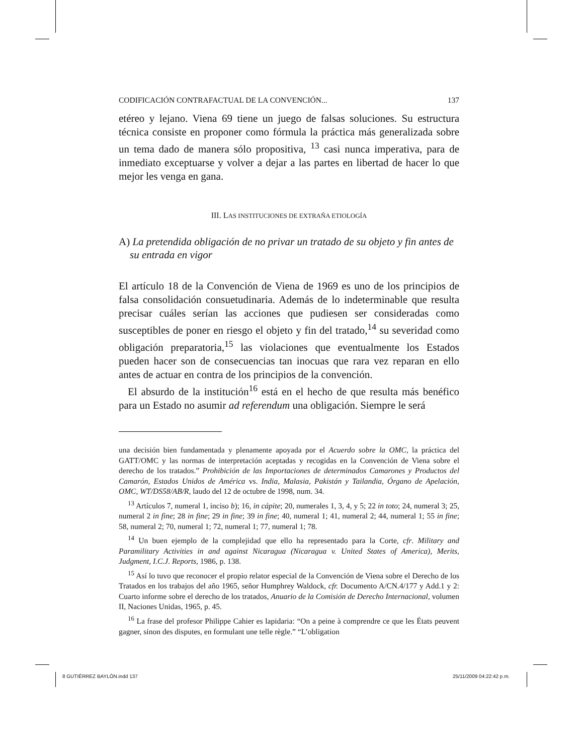CODIFICACIÓN CONTRAFACTUAL DE LA CONVENCIÓN... 137
etéreo y lejano. Viena 69 tiene un juego de falsas soluciones. Su estructura técnica consiste en proponer como fórmula la práctica más generalizada sobre un tema dado de manera sólo propositiva, <sup>13</sup> casi nunca imperativa, para de inmediato exceptuarse y volver a dejar a las partes en libertad de hacer lo que mejor les venga en gana.
III. LAS INSTITUCIONES DE EXTRAÑA ETIOLOGÍA
A) La pretendida obligación de no privar un tratado de su objeto y fin antes de su entrada en vigor
El artículo 18 de la Convención de Viena de 1969 es uno de los principios de falsa consolidación consuetudinaria. Además de lo indeterminable que resulta precisar cuáles serían las acciones que pudiesen ser consideradas como susceptibles de poner en riesgo el objeto y fin del tratado,<sup>14</sup> su severidad como obligación preparatoria,<sup>15</sup> las violaciones que eventualmente los Estados pueden hacer son de consecuencias tan inocuas que rara vez reparan en ello antes de actuar en contra de los principios de la convención.
El absurdo de la institución<sup>16</sup> está en el hecho de que resulta más benéfico para un Estado no asumir ad referendum una obligación. Siempre le será
una decisión bien fundamentada y plenamente apoyada por el Acuerdo sobre la OMC, la práctica del GATT/OMC y las normas de interpretación aceptadas y recogidas en la Convención de Viena sobre el derecho de los tratados.” Prohibición de las Importaciones de determinados Camarones y Productos del Camarón, Estados Unidos de América vs. India, Malasia, Pakistán y Tailandia, Órgano de Apelación, OMC, WT/DS58/AB/R, laudo del 12 de octubre de 1998, num. 34.
<sup>13</sup> Artículos 7, numeral 1, inciso b); 16, in cápite; 20, numerales 1, 3, 4, y 5; 22 in toto; 24, numeral 3; 25, numeral 2 in fine; 28 in fine; 29 in fine; 39 in fine; 40, numeral 1; 41, numeral 2; 44, numeral 1; 55 in fine; 58, numeral 2; 70, numeral 1; 72, numeral 1; 77, numeral 1; 78.
<sup>14</sup> Un buen ejemplo de la complejidad que ello ha representado para la Corte, cfr. Military and Paramilitary Activities in and against Nicaragua (Nicaragua v. United States of America), Merits, Judgment, I.C.J. Reports, 1986, p. 138.
<sup>15</sup> Así lo tuvo que reconocer el propio relator especial de la Convención de Viena sobre el Derecho de los Tratados en los trabajos del año 1965, señor Humphrey Waldock, cfr. Documento A/CN.4/177 y Add.1 y 2: Cuarto informe sobre el derecho de los tratados, Anuario de la Comisión de Derecho Internacional, volumen II, Naciones Unidas, 1965, p. 45.
<sup>16</sup> La frase del profesor Philippe Cahier es lapidaria: “On a peine à comprendre ce que les États peuvent gagner, sinon des disputes, en formulant une telle règle.” “L’obligation
8 GUTIÉRREZ BAYLÓN.indd 137 25/11/2009 04:22:42 p.m.